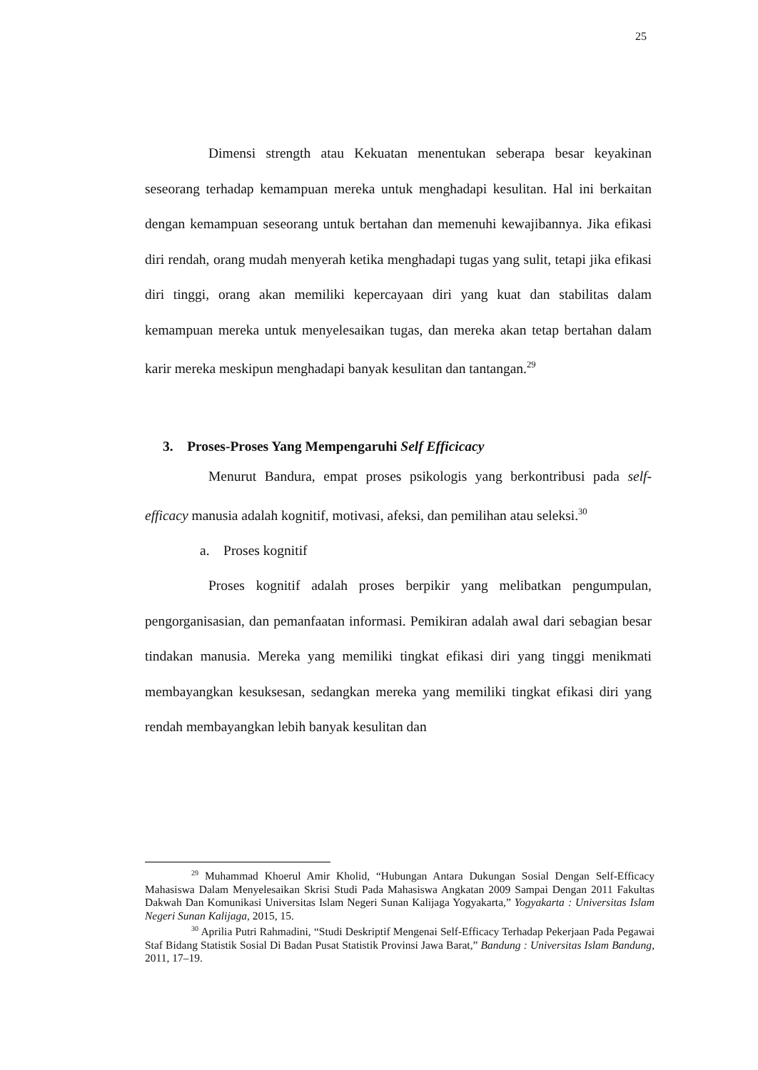25
Dimensi strength atau Kekuatan menentukan seberapa besar keyakinan seseorang terhadap kemampuan mereka untuk menghadapi kesulitan. Hal ini berkaitan dengan kemampuan seseorang untuk bertahan dan memenuhi kewajibannya. Jika efikasi diri rendah, orang mudah menyerah ketika menghadapi tugas yang sulit, tetapi jika efikasi diri tinggi, orang akan memiliki kepercayaan diri yang kuat dan stabilitas dalam kemampuan mereka untuk menyelesaikan tugas, dan mereka akan tetap bertahan dalam karir mereka meskipun menghadapi banyak kesulitan dan tantangan.<sup>29</sup>
3. Proses-Proses Yang Mempengaruhi Self Efficicacy
Menurut Bandura, empat proses psikologis yang berkontribusi pada self-efficacy manusia adalah kognitif, motivasi, afeksi, dan pemilihan atau seleksi.<sup>30</sup>
a. Proses kognitif
Proses kognitif adalah proses berpikir yang melibatkan pengumpulan, pengorganisasian, dan pemanfaatan informasi. Pemikiran adalah awal dari sebagian besar tindakan manusia. Mereka yang memiliki tingkat efikasi diri yang tinggi menikmati membayangkan kesuksesan, sedangkan mereka yang memiliki tingkat efikasi diri yang rendah membayangkan lebih banyak kesulitan dan
<sup>29</sup> Muhammad Khoerul Amir Kholid, “Hubungan Antara Dukungan Sosial Dengan Self-Efficacy Mahasiswa Dalam Menyelesaikan Skrisi Studi Pada Mahasiswa Angkatan 2009 Sampai Dengan 2011 Fakultas Dakwah Dan Komunikasi Universitas Islam Negeri Sunan Kalijaga Yogyakarta,” Yogyakarta : Universitas Islam Negeri Sunan Kalijaga, 2015, 15.
<sup>30</sup> Aprilia Putri Rahmadini, “Studi Deskriptif Mengenai Self-Efficacy Terhadap Pekerjaan Pada Pegawai Staf Bidang Statistik Sosial Di Badan Pusat Statistik Provinsi Jawa Barat,” Bandung : Universitas Islam Bandung, 2011, 17–19.